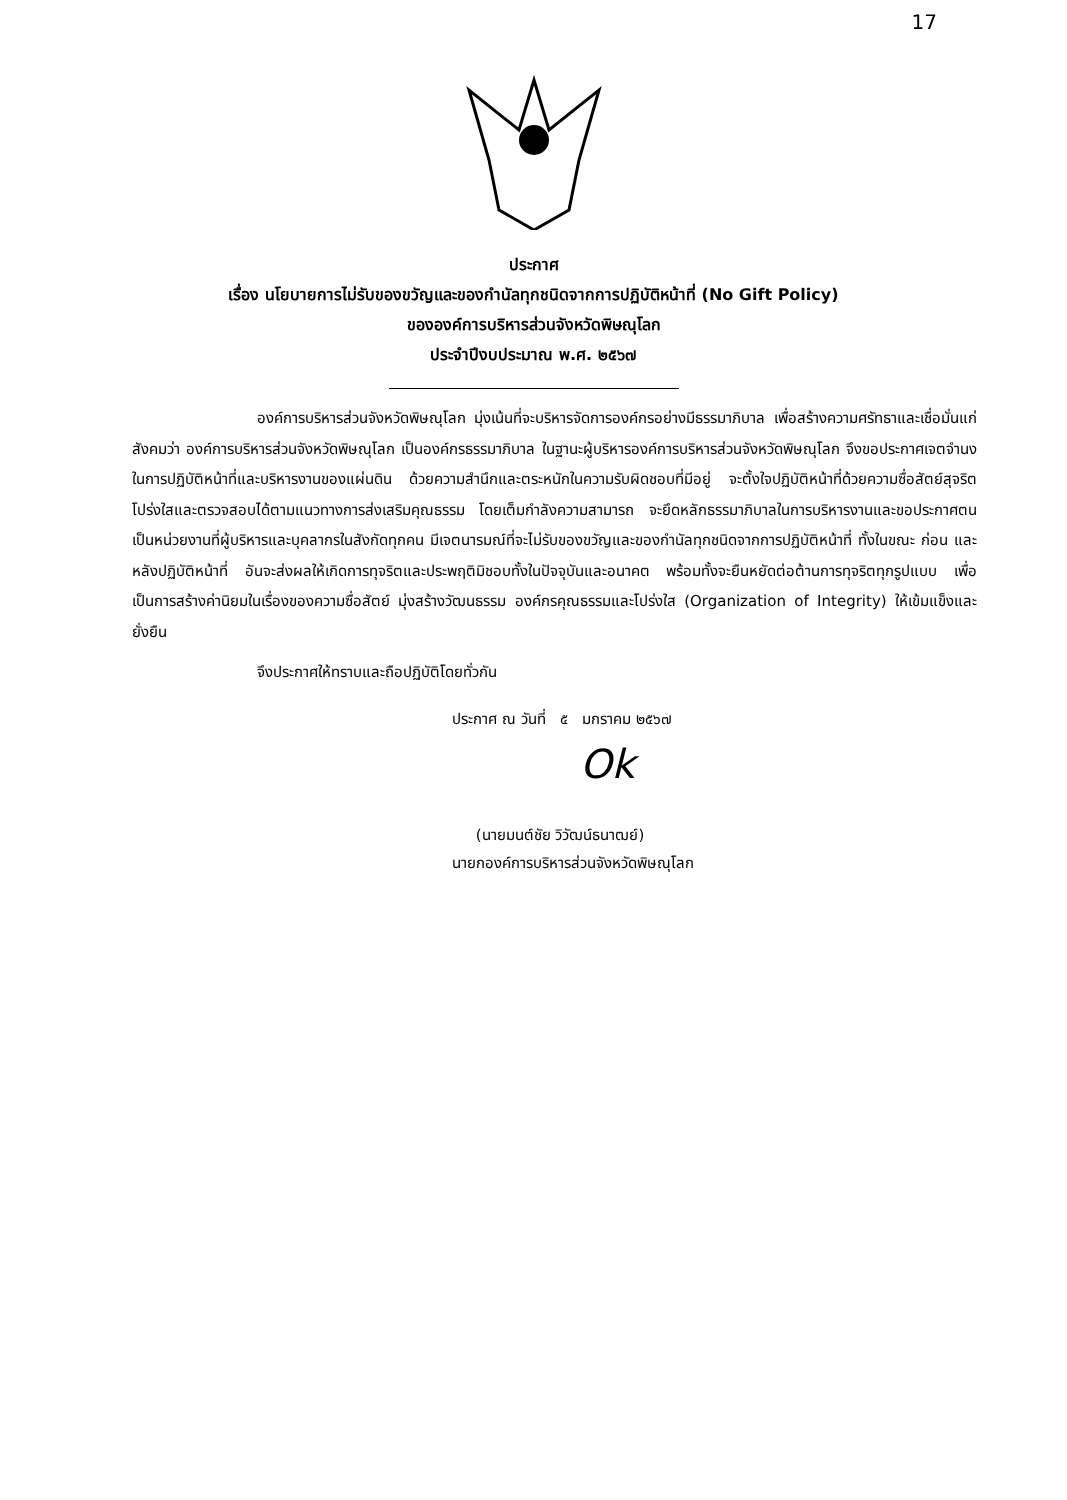17
ประกาศ
เรื่อง นโยบายการไม่รับของขวัญและของกำนัลทุกชนิดจากการปฏิบัติหน้าที่ (No Gift Policy)
ขององค์การบริหารส่วนจังหวัดพิษณุโลก
ประจำปีงบประมาณ พ.ศ. ๒๕๖๗
องค์การบริหารส่วนจังหวัดพิษณุโลก มุ่งเน้นที่จะบริหารจัดการองค์กรอย่างมีธรรมาภิบาล เพื่อสร้างความศรัทธาและเชื่อมั่นแก่สังคมว่า องค์การบริหารส่วนจังหวัดพิษณุโลก เป็นองค์กรธรรมาภิบาล ในฐานะผู้บริหารองค์การบริหารส่วนจังหวัดพิษณุโลก จึงขอประกาศเจตจำนงในการปฏิบัติหน้าที่และบริหารงานของแผ่นดิน ด้วยความสำนึกและตระหนักในความรับผิดชอบที่มีอยู่ จะตั้งใจปฏิบัติหน้าที่ด้วยความซื่อสัตย์สุจริต โปร่งใสและตรวจสอบได้ตามแนวทางการส่งเสริมคุณธรรม โดยเต็มกำลังความสามารถ จะยึดหลักธรรมาภิบาลในการบริหารงานและขอประกาศตนเป็นหน่วยงานที่ผู้บริหารและบุคลากรในสังกัดทุกคน มีเจตนารมณ์ที่จะไม่รับของขวัญและของกำนัลทุกชนิดจากการปฏิบัติหน้าที่ ทั้งในขณะ ก่อน และหลังปฏิบัติหน้าที่ อันจะส่งผลให้เกิดการทุจริตและประพฤติมิชอบทั้งในปัจจุบันและอนาคต พร้อมทั้งจะยืนหยัดต่อต้านการทุจริตทุกรูปแบบ เพื่อเป็นการสร้างค่านิยมในเรื่องของความซื่อสัตย์ มุ่งสร้างวัฒนธรรม องค์กรคุณธรรมและโปร่งใส (Organization of Integrity) ให้เข้มแข็งและยั่งยืน
จึงประกาศให้ทราบและถือปฏิบัติโดยทั่วกัน
ประกาศ ณ วันที่ ๕ มกราคม ๒๕๖๗
Ok
(นายมนต์ชัย วิวัฒน์ธนาฒย์)
นายกองค์การบริหารส่วนจังหวัดพิษณุโลก